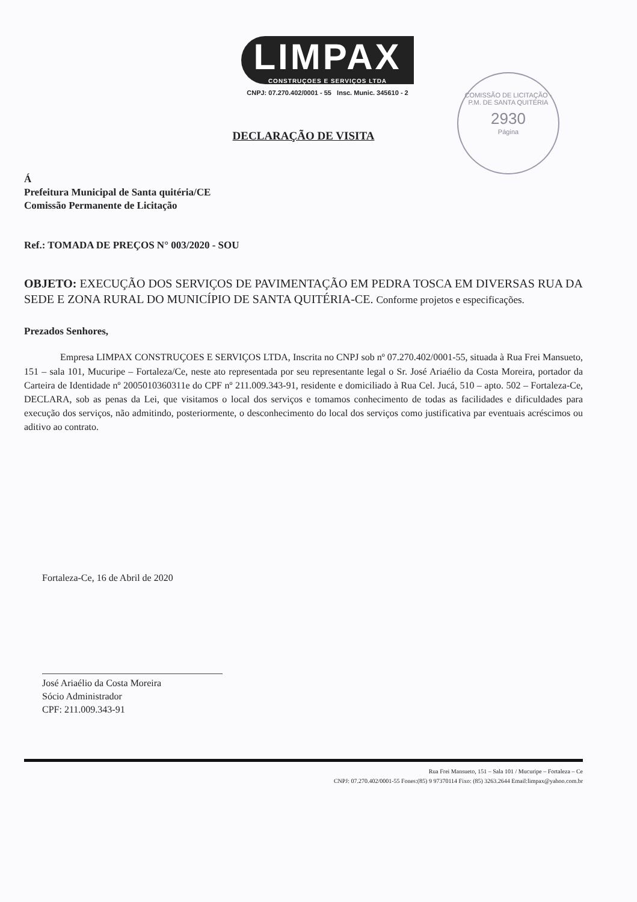LIMPAX CONSTRUÇOES E SERVIÇOS LTDA
CNPJ: 07.270.402/0001 - 55 Insc. Munic. 345610 - 2
COMISSÃO DE LICITAÇÃO - P.M. DE SANTA QUITÉRIA
2930
Página
DECLARAÇÃO DE VISITA
Á
Prefeitura Municipal de Santa quitéria/CE
Comissão Permanente de Licitação
Ref.: TOMADA DE PREÇOS N° 003/2020 - SOU
OBJETO: EXECUÇÃO DOS SERVIÇOS DE PAVIMENTAÇÃO EM PEDRA TOSCA EM DIVERSAS RUA DA SEDE E ZONA RURAL DO MUNICÍPIO DE SANTA QUITÉRIA-CE. Conforme projetos e especificações.
Prezados Senhores,
Empresa LIMPAX CONSTRUÇOES E SERVIÇOS LTDA, Inscrita no CNPJ sob nº 07.270.402/0001-55, situada à Rua Frei Mansueto, 151 – sala 101, Mucuripe – Fortaleza/Ce, neste ato representada por seu representante legal o Sr. José Ariaélio da Costa Moreira, portador da Carteira de Identidade nº 2005010360311e do CPF nº 211.009.343-91, residente e domiciliado à Rua Cel. Jucá, 510 – apto. 502 – Fortaleza-Ce, DECLARA, sob as penas da Lei, que visitamos o local dos serviços e tomamos conhecimento de todas as facilidades e dificuldades para execução dos serviços, não admitindo, posteriormente, o desconhecimento do local dos serviços como justificativa par eventuais acréscimos ou aditivo ao contrato.
Fortaleza-Ce, 16 de Abril de 2020
José Ariaélio da Costa Moreira
Sócio Administrador
CPF: 211.009.343-91
Rua Frei Mansueto, 151 – Sala 101 / Mucuripe – Fortaleza – Ce
CNPJ: 07.270.402/0001-55 Fones:(85) 9 97370114 Fixo: (85) 3263.2644 Email:limpax@yahoo.com.br